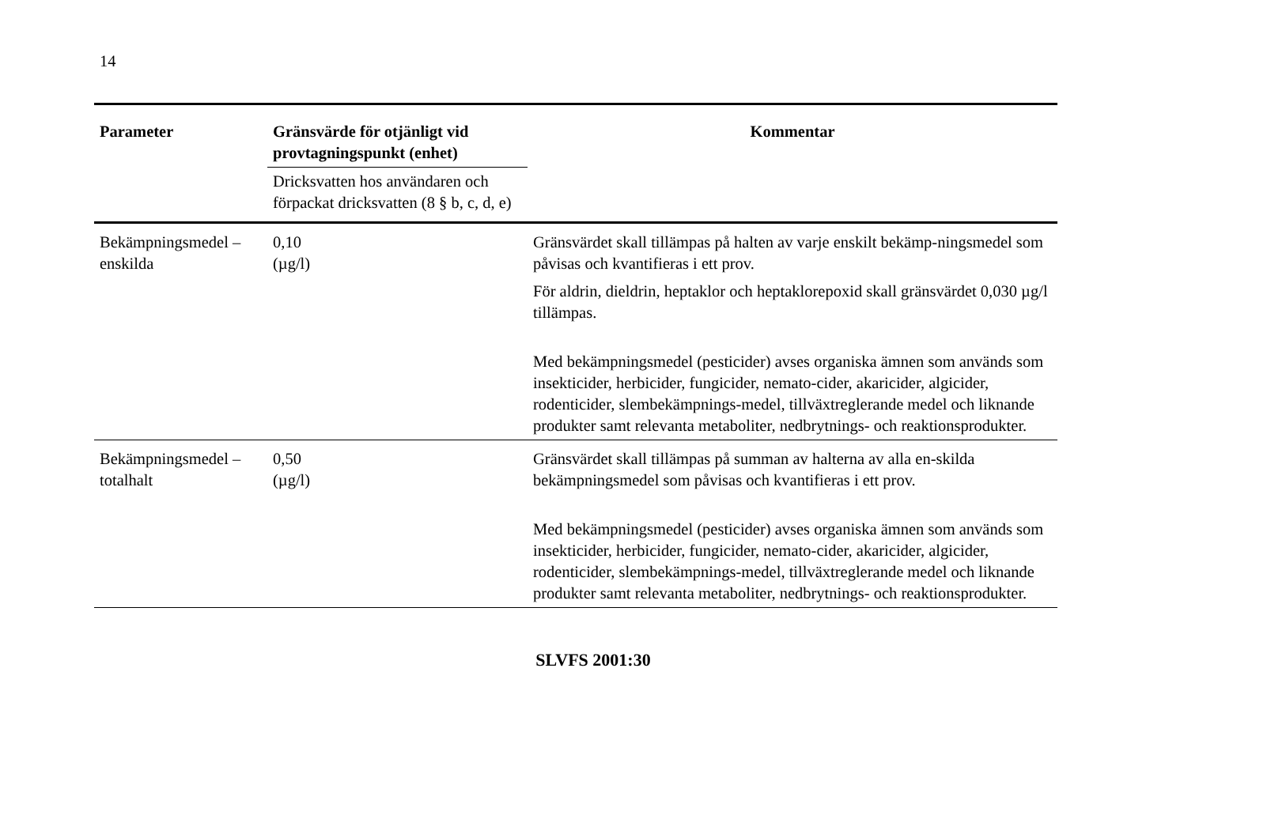14
| Parameter | Gränsvärde för otjänligt vid provtagningspunkt (enhet) | Kommentar |
| --- | --- | --- |
| | Dricksvatten hos användaren och förpackat dricksvatten (8 § b, c, d, e) | |
| Bekämpningsmedel – enskilda | 0,10 (µg/l) | Gränsvärdet skall tillämpas på halten av varje enskilt bekämp-ningsmedel som påvisas och kvantifieras i ett prov. För aldrin, dieldrin, heptaklor och heptaklorepoxid skall gränsvärdet 0,030 µg/l tillämpas. Med bekämpningsmedel (pesticider) avses organiska ämnen som används som insekticider, herbicider, fungicider, nemato-cider, akaricider, algicider, rodenticider, slembekämpnings-medel, tillväxtreglerande medel och liknande produkter samt relevanta metaboliter, nedbrytnings- och reaktionsprodukter. |
| Bekämpningsmedel – totalhalt | 0,50 (µg/l) | Gränsvärdet skall tillämpas på summan av halterna av alla en-skilda bekämpningsmedel som påvisas och kvantifieras i ett prov. Med bekämpningsmedel (pesticider) avses organiska ämnen som används som insekticider, herbicider, fungicider, nemato-cider, akaricider, algicider, rodenticider, slembekämpnings-medel, tillväxtreglerande medel och liknande produkter samt relevanta metaboliter, nedbrytnings- och reaktionsprodukter. |
SLVFS 2001:30